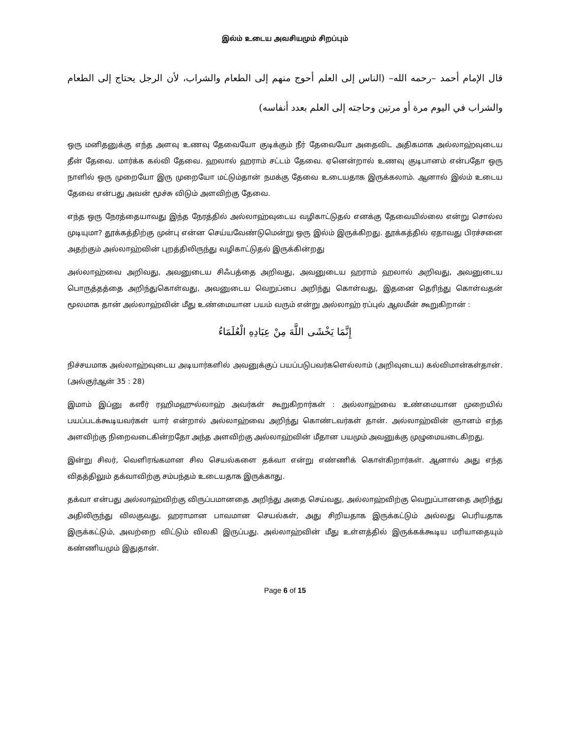இல்ம் உடைய அவசியமும் சிறப்பும்
قال الإمام أحمد –رحمه الله– (الناس إلى العلم أحوج منهم إلى الطعام والشراب، لأن الرجل يحتاج إلى الطعام والشراب في اليوم مرة أو مرتين وحاجته إلى العلم بعدد أنفاسه)
ஒரு மனிதனுக்கு எந்த அளவு உணவு தேவையோ குடிக்கும் நீர் தேவையோ அதைவிட அதிகமாக அல்லாஹ்வுடைய தீன் தேவை. மார்க்க கல்வி தேவை. ஹலால் ஹராம் சட்டம் தேவை. ஏனென்றால் உணவு குடிபானம் என்பதோ ஒரு நாளில் ஒரு முறையோ இரு முறையோ மட்டும்தான் நமக்கு தேவை உடையதாக இருக்கலாம். ஆனால் இல்ம் உடைய தேவை என்பது அவன் மூச்சு விடும் அளவிற்கு தேவை.
எந்த ஒரு நேரத்தையாவது இந்த நேரத்தில் அல்லாஹ்வுடைய வழிகாட்டுதல் எனக்கு தேவையில்லை என்று சொல்ல முடியுமா? தூக்கத்திற்கு முன்பு என்ன செய்யவேண்டுமென்று ஒரு இல்ம் இருக்கிறது. தூக்கத்தில் ஏதாவது பிரச்சனை அதற்கும் அல்லாஹ்வின் புறத்திலிருந்து வழிகாட்டுதல் இருக்கின்றது
அல்லாஹ்வை அறிவது, அவனுடைய சிஃபத்தை அறிவது, அவனுடைய ஹராம் ஹலால் அறிவது, அவனுடைய பொருத்தத்தை அறிந்துகொள்வது, அவனுடைய வெறுப்பை அறிந்து கொள்வது, இதனை தெரிந்து கொள்வதன் மூலமாக தான் அல்லாஹ்வின் மீது உண்மையான பயம் வரும் என்று அல்லாஹ் ரப்புல் ஆலமீன் கூறுகிறான் :
إِنَّمَا يَخْشَى اللَّهَ مِنْ عِبَادِهِ الْعُلَمَاءُ
நிச்சயமாக அல்லாஹ்வுடைய அடியார்களில் அவனுக்குப் பயப்படுபவர்களெல்லாம் (அறிவுடைய) கல்விமான்கள்தான். (அல்குர்ஆன் 35 : 28)
இமாம் இப்னு கஸீர் ரஹிமஹுல்லாஹ் அவர்கள் கூறுகிறார்கள் : அல்லாஹ்வை உண்மையான முறையில் பயப்படக்கூடியவர்கள் யார் என்றால் அல்லாஹ்வை அறிந்து கொண்டவர்கள் தான். அல்லாஹ்வின் ஞானம் எந்த அளவிற்கு நிறைவடைகின்றதோ அந்த அளவிற்கு அல்லாஹ்வின் மீதான பயமும் அவனுக்கு முழுமையடைகிறது.
இன்று சிலர், வெளிரங்கமான சில செயல்களை தக்வா என்று எண்ணிக் கொள்கிறார்கள். ஆனால் அது எந்த விதத்திலும் தக்வாவிற்கு சம்பந்தம் உடையதாக இருக்காது.
தக்வா என்பது அல்லாஹ்விற்கு விருப்பமானதை அறிந்து அதை செய்வது, அல்லாஹ்விற்கு வெறுப்பானதை அறிந்து அதிலிருந்து விலகுவது, ஹராமான பாவமான செயல்கள், அது சிறியதாக இருக்கட்டும் அல்லது பெரியதாக இருக்கட்டும், அவற்றை விட்டும் விலகி இருப்பது. அல்லாஹ்வின் மீது உள்ளத்தில் இருக்கக்கூடிய மரியாதையும் கண்ணியமும் இதுதான்.
Page 6 of 15